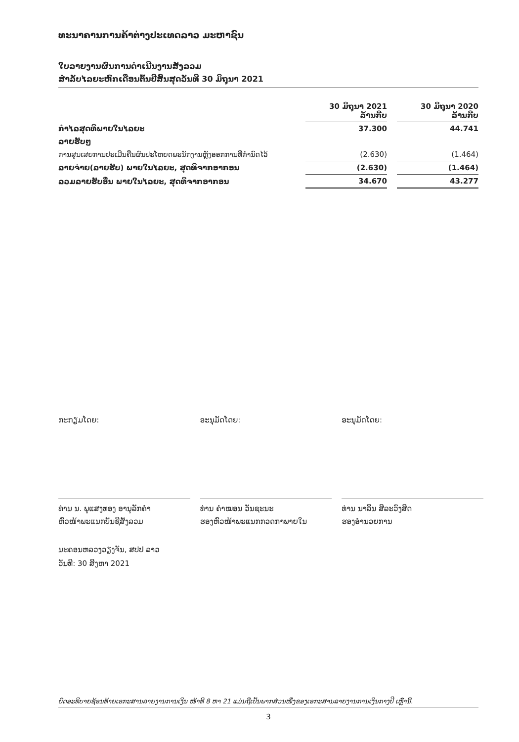ທະນາຄານການຄ້າຕ່າງປະເທດລາວ ມະຫາຊົນ
ໃບລາຍງານຜົນການດຳເນີນງານສັງລວມ
ສຳລັບໄລຍະຫົກເດືອນຕົ້ນປີສິ້ນສຸດວັນທີ 30 ມິຖຸນາ 2021
| | 30 ມິຖຸນາ 2021 ລ້ານກີບ | | 30 ມິຖຸນາ 2020 ລ້ານກີບ |
| --- | --- | --- | --- |
| ກຳໄລສຸດທິພາຍໃນໄລຍະ | 37.300 | | 44.741 |
| ລາຍຮັບໆ | | | |
| ການສູນເສຍການປະເມີນຄືນຜົນປະໂຫຍດພະນັກງານຫຼັງອອກການທີ່ກຳນົດໄວ້ | (2.630) | | (1.464) |
| ລາຍຈ່າຍ(ລາຍຮັບ) ພາຍໃນໄລຍະ, ສຸດທິຈາກອາກອນ | (2.630) | | (1.464) |
| ລວມລາຍຮັບອື່ນ ພາຍໃນໄລຍະ, ສຸດທິຈາກອາກອນ | 34.670 | | 43.277 |
ກະກຽມໂດຍ:
ທ່ານ ນ. ພູແສງທອງ ອານຸລັກຄຳ
ຫົວໜ້າພະແນກບັນຊີສັງລວມ
ອະນຸມັດໂດຍ:
ທ່ານ ຄຳໝອນ ວັນຊະນະ
ຮອງຫົວໜ້າພະແນກກວດກາພາຍໃນ
ອະນຸມັດໂດຍ:
ທ່ານ ນາລິນ ສີລະວົງສິດ
ຮອງອຳນວຍການ
ນະຄອນຫລວງວຽງຈັນ, ສປປ ລາວ
ວັນທີ: 30 ສິງຫາ 2021
ບົດອະທິບາຍຊ້ອນທ້າຍເອກະສານລາຍງານການເງິນ ໜ້າທີ 8 ຫາ 21 ແມ່ນຖືເປັນພາກສ່ວນໜຶ່ງຂອງເອກະສານລາຍງານການເງິນກາງປີ ເຫຼົ່ານີ້.
3